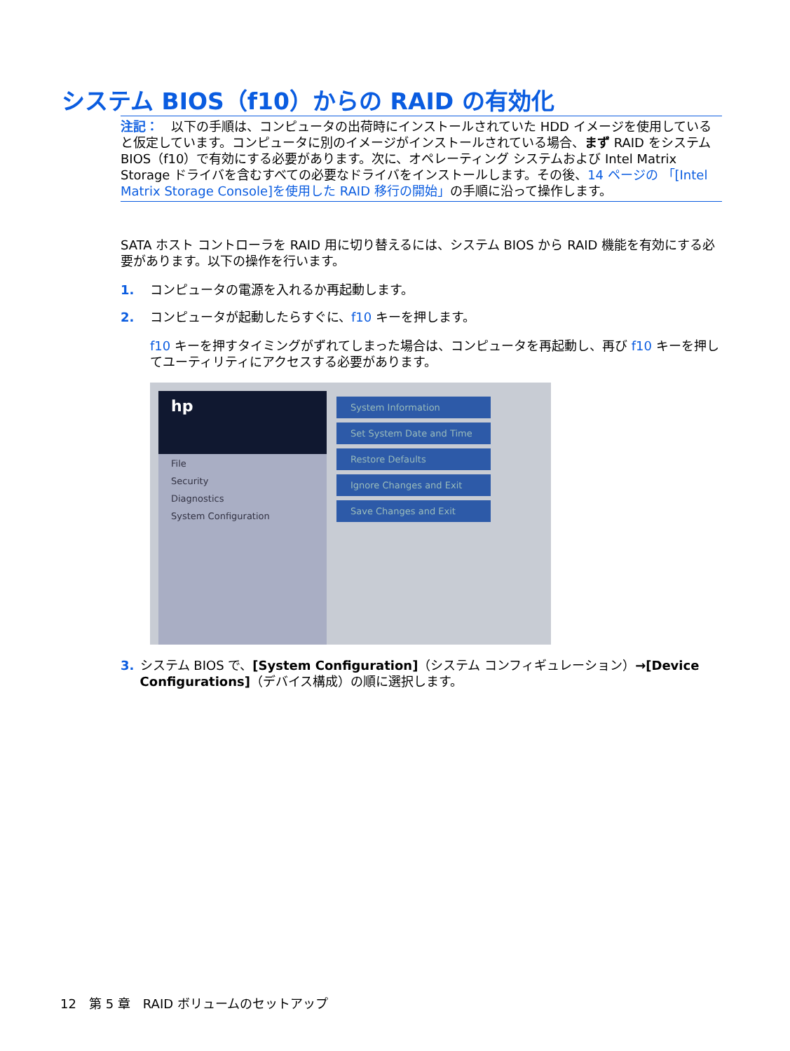システム BIOS（f10）からの RAID の有効化
注記：　以下の手順は、コンピュータの出荷時にインストールされていた HDD イメージを使用していると仮定しています。コンピュータに別のイメージがインストールされている場合、まず RAID をシステム BIOS（f10）で有効にする必要があります。次に、オペレーティング システムおよび Intel Matrix Storage ドライバを含むすべての必要なドライバをインストールします。その後、14 ページの 「[Intel Matrix Storage Console]を使用した RAID 移行の開始」の手順に沿って操作します。
SATA ホスト コントローラを RAID 用に切り替えるには、システム BIOS から RAID 機能を有効にする必要があります。以下の操作を行います。
1. コンピュータの電源を入れるか再起動します。
2. コンピュータが起動したらすぐに、f10 キーを押します。
f10 キーを押すタイミングがずれてしまった場合は、コンピュータを再起動し、再び f10 キーを押してユーティリティにアクセスする必要があります。
hp
File
Security
Diagnostics
System Configuration
System Information
Set System Date and Time
Restore Defaults
Ignore Changes and Exit
Save Changes and Exit
3. システム BIOS で、[System Configuration]（システム コンフィギュレーション）→[Device Configurations]（デバイス構成）の順に選択します。
12　第 5 章　RAID ボリュームのセットアップ